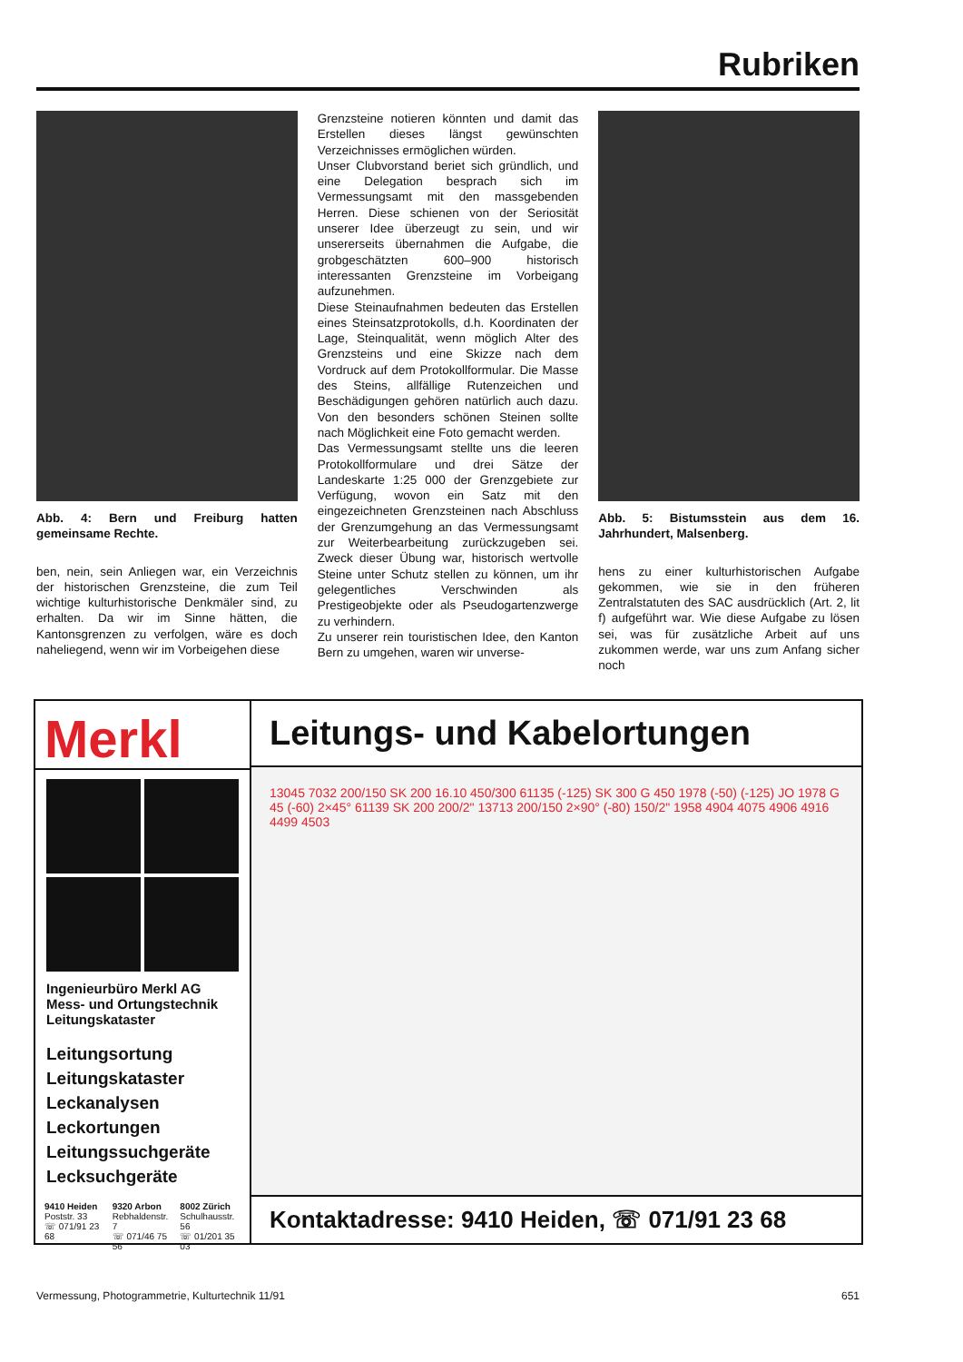Rubriken
Abb. 4: Bern und Freiburg hatten gemeinsame Rechte.
ben, nein, sein Anliegen war, ein Verzeichnis der historischen Grenzsteine, die zum Teil wichtige kulturhistorische Denkmäler sind, zu erhalten. Da wir im Sinne hätten, die Kantonsgrenzen zu verfolgen, wäre es doch naheliegend, wenn wir im Vorbeigehen diese
Grenzsteine notieren könnten und damit das Erstellen dieses längst gewünschten Verzeichnisses ermöglichen würden.
Unser Clubvorstand beriet sich gründlich, und eine Delegation besprach sich im Vermessungsamt mit den massgebenden Herren. Diese schienen von der Seriosität unserer Idee überzeugt zu sein, und wir unsererseits übernahmen die Aufgabe, die grobgeschätzten 600–900 historisch interessanten Grenzsteine im Vorbeigang aufzunehmen.
Diese Steinaufnahmen bedeuten das Erstellen eines Steinsatzprotokolls, d.h. Koordinaten der Lage, Steinqualität, wenn möglich Alter des Grenzsteins und eine Skizze nach dem Vordruck auf dem Protokollformular. Die Masse des Steins, allfällige Rutenzeichen und Beschädigungen gehören natürlich auch dazu. Von den besonders schönen Steinen sollte nach Möglichkeit eine Foto gemacht werden.
Das Vermessungsamt stellte uns die leeren Protokollformulare und drei Sätze der Landeskarte 1:25 000 der Grenzgebiete zur Verfügung, wovon ein Satz mit den eingezeichneten Grenzsteinen nach Abschluss der Grenzumgehung an das Vermessungsamt zur Weiterbearbeitung zurückzugeben sei. Zweck dieser Übung war, historisch wertvolle Steine unter Schutz stellen zu können, um ihr gelegentliches Verschwinden als Prestigeobjekte oder als Pseudogartenzwerge zu verhindern.
Zu unserer rein touristischen Idee, den Kanton Bern zu umgehen, waren wir unverse-
Abb. 5: Bistumsstein aus dem 16. Jahrhundert, Malsenberg.
hens zu einer kulturhistorischen Aufgabe gekommen, wie sie in den früheren Zentralstatuten des SAC ausdrücklich (Art. 2, lit f) aufgeführt war. Wie diese Aufgabe zu lösen sei, was für zusätzliche Arbeit auf uns zukommen werde, war uns zum Anfang sicher noch
Merkl
Ingenieurbüro Merkl AG
Mess- und Ortungstechnik
Leitungskataster
Leitungsortung
Leitungskataster
Leckanalysen
Leckortungen
Leitungssuchgeräte
Lecksuchgeräte
9410 Heiden
Poststr. 33
☏ 071/91 23 68
9320 Arbon
Rebhaldenstr. 7
☏ 071/46 75 56
8002 Zürich
Schulhausstr. 56
☏ 01/201 35 03
Leitungs- und Kabelortungen
13045 7032 200/150 SK 200 16.10 450/300 61135 (-125) SK 300 G 450 1978 (-50) (-125) JO 1978 G 45 (-60) 2×45° 61139 SK 200 200/2" 13713 200/150 2×90° (-80) 150/2" 1958 4904 4075 4906 4916 4499 4503
Kontaktadresse: 9410 Heiden, ☏ 071/91 23 68
Vermessung, Photogrammetrie, Kulturtechnik 11/91 651